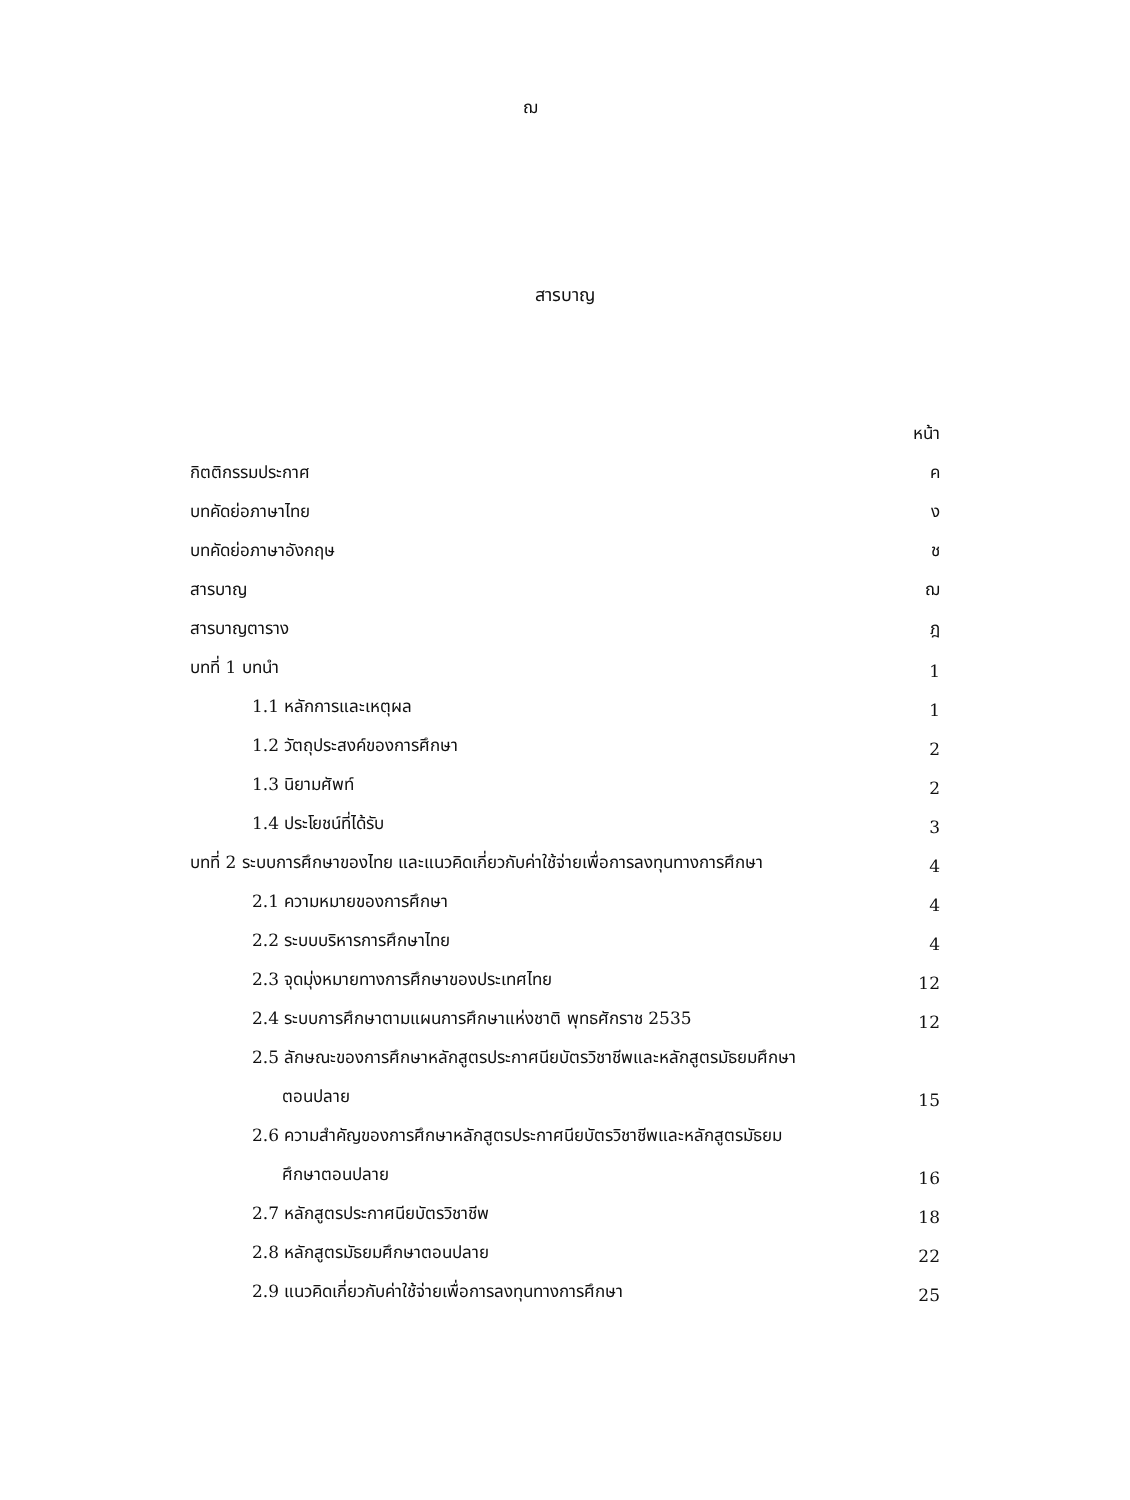ฌ
สารบาญ
| | หน้า |
| กิตติกรรมประกาศ | ค |
| บทคัดย่อภาษาไทย | ง |
| บทคัดย่อภาษาอังกฤษ | ช |
| สารบาญ | ฌ |
| สารบาญตาราง | ฎ |
| บทที่ 1 บทนำ | 1 |
| 1.1 หลักการและเหตุผล | 1 |
| 1.2 วัตถุประสงค์ของการศึกษา | 2 |
| 1.3 นิยามศัพท์ | 2 |
| 1.4 ประโยชน์ที่ได้รับ | 3 |
| บทที่ 2 ระบบการศึกษาของไทย และแนวคิดเกี่ยวกับค่าใช้จ่ายเพื่อการลงทุนทางการศึกษา | 4 |
| 2.1 ความหมายของการศึกษา | 4 |
| 2.2 ระบบบริหารการศึกษาไทย | 4 |
| 2.3 จุดมุ่งหมายทางการศึกษาของประเทศไทย | 12 |
| 2.4 ระบบการศึกษาตามแผนการศึกษาแห่งชาติ พุทธศักราช 2535 | 12 |
| 2.5 ลักษณะของการศึกษาหลักสูตรประกาศนียบัตรวิชาชีพและหลักสูตรมัธยมศึกษา | |
| ตอนปลาย | 15 |
| 2.6 ความสำคัญของการศึกษาหลักสูตรประกาศนียบัตรวิชาชีพและหลักสูตรมัธยม | |
| ศึกษาตอนปลาย | 16 |
| 2.7 หลักสูตรประกาศนียบัตรวิชาชีพ | 18 |
| 2.8 หลักสูตรมัธยมศึกษาตอนปลาย | 22 |
| 2.9 แนวคิดเกี่ยวกับค่าใช้จ่ายเพื่อการลงทุนทางการศึกษา | 25 |